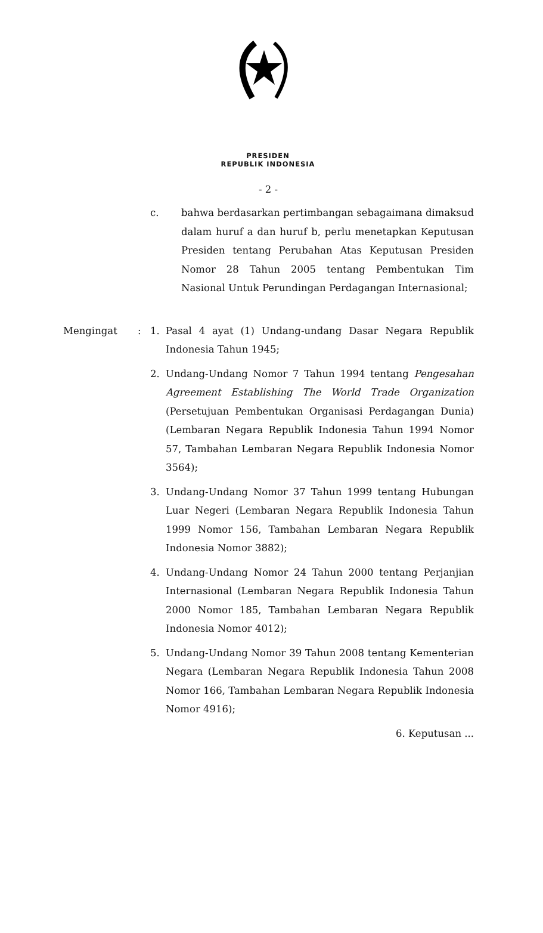PRESIDEN
REPUBLIK INDONESIA
- 2 -
c. bahwa berdasarkan pertimbangan sebagaimana dimaksud dalam huruf a dan huruf b, perlu menetapkan Keputusan Presiden tentang Perubahan Atas Keputusan Presiden Nomor 28 Tahun 2005 tentang Pembentukan Tim Nasional Untuk Perundingan Perdagangan Internasional;
Mengingat :
1. Pasal 4 ayat (1) Undang-undang Dasar Negara Republik Indonesia Tahun 1945;
2. Undang-Undang Nomor 7 Tahun 1994 tentang Pengesahan Agreement Establishing The World Trade Organization (Persetujuan Pembentukan Organisasi Perdagangan Dunia) (Lembaran Negara Republik Indonesia Tahun 1994 Nomor 57, Tambahan Lembaran Negara Republik Indonesia Nomor 3564);
3. Undang-Undang Nomor 37 Tahun 1999 tentang Hubungan Luar Negeri (Lembaran Negara Republik Indonesia Tahun 1999 Nomor 156, Tambahan Lembaran Negara Republik Indonesia Nomor 3882);
4. Undang-Undang Nomor 24 Tahun 2000 tentang Perjanjian Internasional (Lembaran Negara Republik Indonesia Tahun 2000 Nomor 185, Tambahan Lembaran Negara Republik Indonesia Nomor 4012);
5. Undang-Undang Nomor 39 Tahun 2008 tentang Kementerian Negara (Lembaran Negara Republik Indonesia Tahun 2008 Nomor 166, Tambahan Lembaran Negara Republik Indonesia Nomor 4916);
6. Keputusan ...